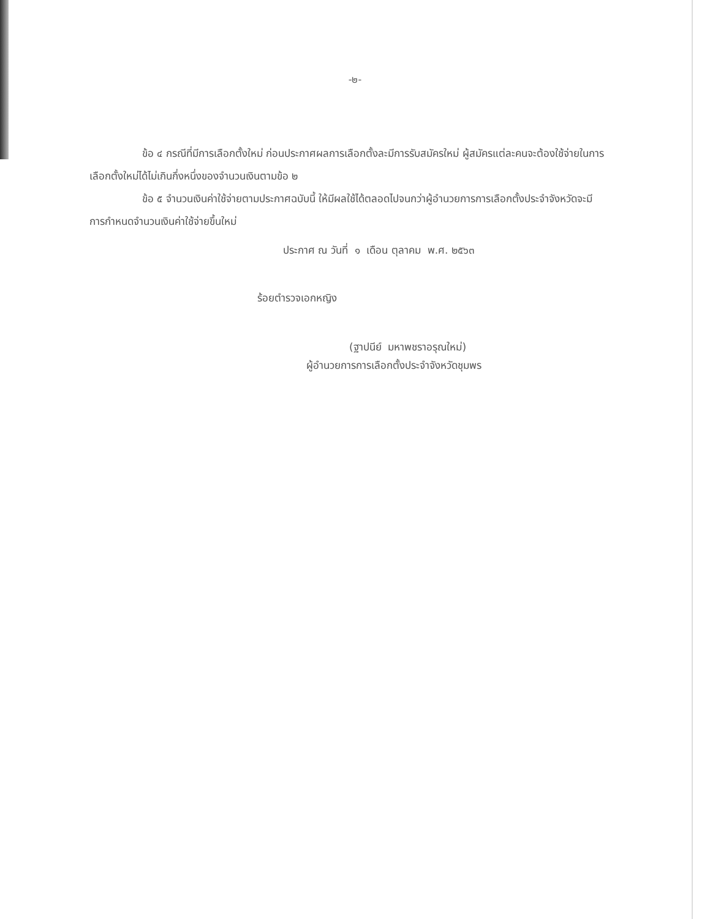-๒-
ข้อ ๔ กรณีที่มีการเลือกตั้งใหม่ ก่อนประกาศผลการเลือกตั้งละมีการรับสมัครใหม่ ผู้สมัครแต่ละคนจะต้องใช้จ่ายในการเลือกตั้งใหม่ได้ไม่เกินกึ่งหนึ่งของจำนวนเงินตามข้อ ๒
ข้อ ๕ จำนวนเงินค่าใช้จ่ายตามประกาศฉบับนี้ ให้มีผลใช้ได้ตลอดไปจนกว่าผู้อำนวยการการเลือกตั้งประจำจังหวัดจะมีการกำหนดจำนวนเงินค่าใช้จ่ายขึ้นใหม่
ประกาศ ณ วันที่ ๑ เดือน ตุลาคม พ.ศ. ๒๕๖๓
ร้อยตำรวจเอกหญิง
(ฐาปนีย์ มหาพชราอรุณใหม่)
ผู้อำนวยการการเลือกตั้งประจำจังหวัดชุมพร